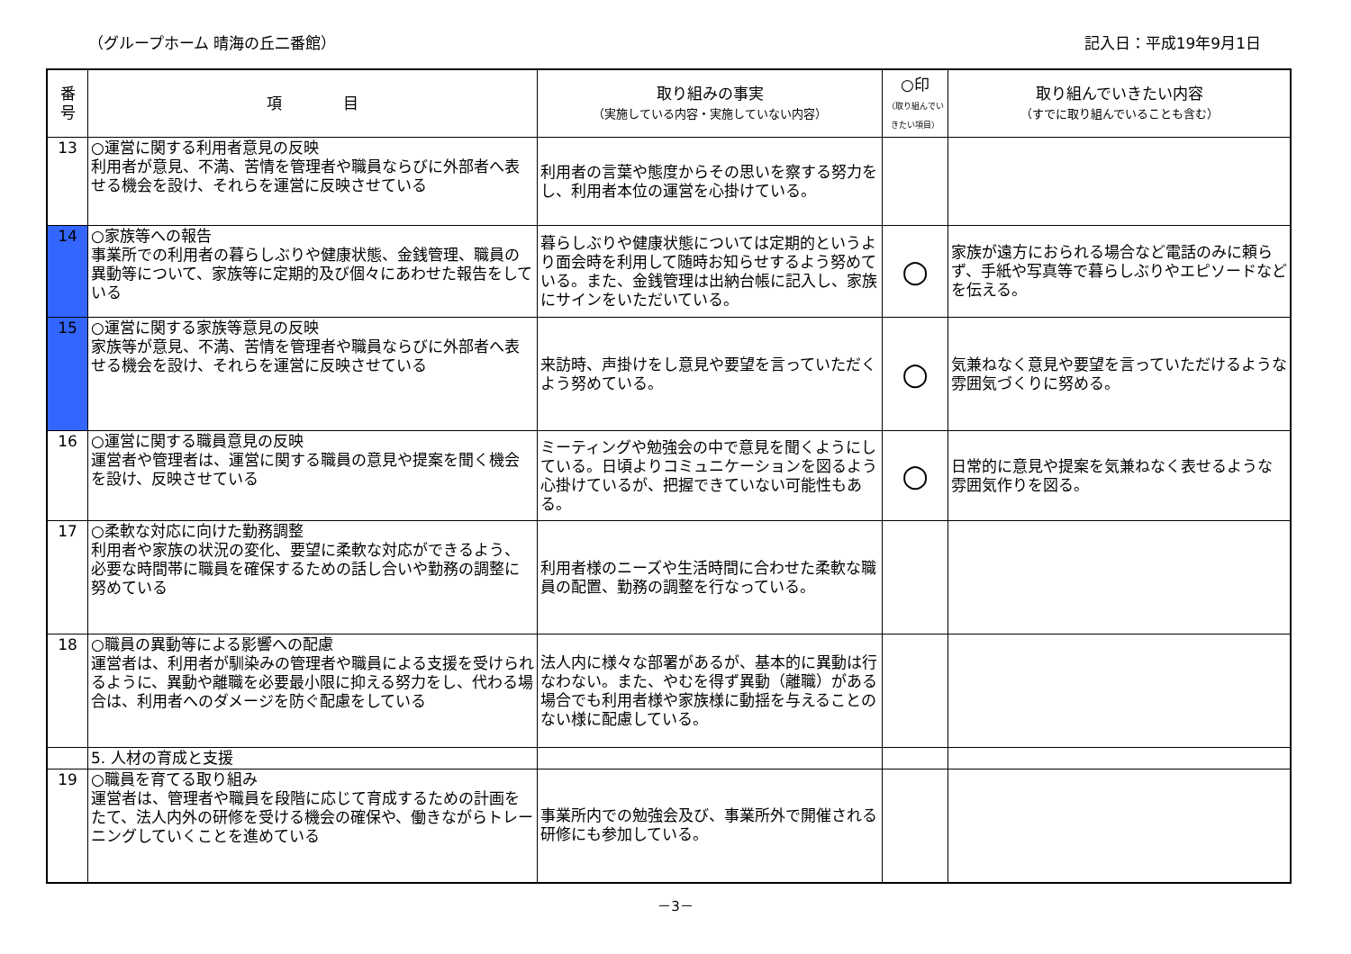（グループホーム 晴海の丘二番館） 記入日：平成19年9月1日
| 番 号 | 項 目 | 取り組みの事実 （実施している内容・実施していない内容） | ○印 （取り組んでいきたい項目） | 取り組んでいきたい内容 （すでに取り組んでいることも含む） |
| --- | --- | --- | --- | --- |
| 13 | ○運営に関する利用者意見の反映 利用者が意見、不満、苦情を管理者や職員ならびに外部者へ表せる機会を設け、それらを運営に反映させている | 利用者の言葉や態度からその思いを察する努力をし、利用者本位の運営を心掛けている。 | | |
| 14 | ○家族等への報告 事業所での利用者の暮らしぶりや健康状態、金銭管理、職員の異動等について、家族等に定期的及び個々にあわせた報告をしている | 暮らしぶりや健康状態については定期的というより面会時を利用して随時お知らせするよう努めている。また、金銭管理は出納台帳に記入し、家族にサインをいただいている。 | ○ | 家族が遠方におられる場合など電話のみに頼らず、手紙や写真等で暮らしぶりやエピソードなどを伝える。 |
| 15 | ○運営に関する家族等意見の反映 家族等が意見、不満、苦情を管理者や職員ならびに外部者へ表せる機会を設け、それらを運営に反映させている | 来訪時、声掛けをし意見や要望を言っていただくよう努めている。 | ○ | 気兼ねなく意見や要望を言っていただけるような雰囲気づくりに努める。 |
| 16 | ○運営に関する職員意見の反映 運営者や管理者は、運営に関する職員の意見や提案を聞く機会を設け、反映させている | ミーティングや勉強会の中で意見を聞くようにしている。日頃よりコミュニケーションを図るよう心掛けているが、把握できていない可能性もある。 | ○ | 日常的に意見や提案を気兼ねなく表せるような雰囲気作りを図る。 |
| 17 | ○柔軟な対応に向けた勤務調整 利用者や家族の状況の変化、要望に柔軟な対応ができるよう、必要な時間帯に職員を確保するための話し合いや勤務の調整に努めている | 利用者様のニーズや生活時間に合わせた柔軟な職員の配置、勤務の調整を行なっている。 | | |
| 18 | ○職員の異動等による影響への配慮 運営者は、利用者が馴染みの管理者や職員による支援を受けられるように、異動や離職を必要最小限に抑える努力をし、代わる場合は、利用者へのダメージを防ぐ配慮をしている | 法人内に様々な部署があるが、基本的に異動は行なわない。また、やむを得ず異動（離職）がある場合でも利用者様や家族様に動揺を与えることのない様に配慮している。 | | |
| | 5. 人材の育成と支援 | | | |
| 19 | ○職員を育てる取り組み 運営者は、管理者や職員を段階に応じて育成するための計画をたて、法人内外の研修を受ける機会の確保や、働きながらトレーニングしていくことを進めている | 事業所内での勉強会及び、事業所外で開催される研修にも参加している。 | | |
－3－